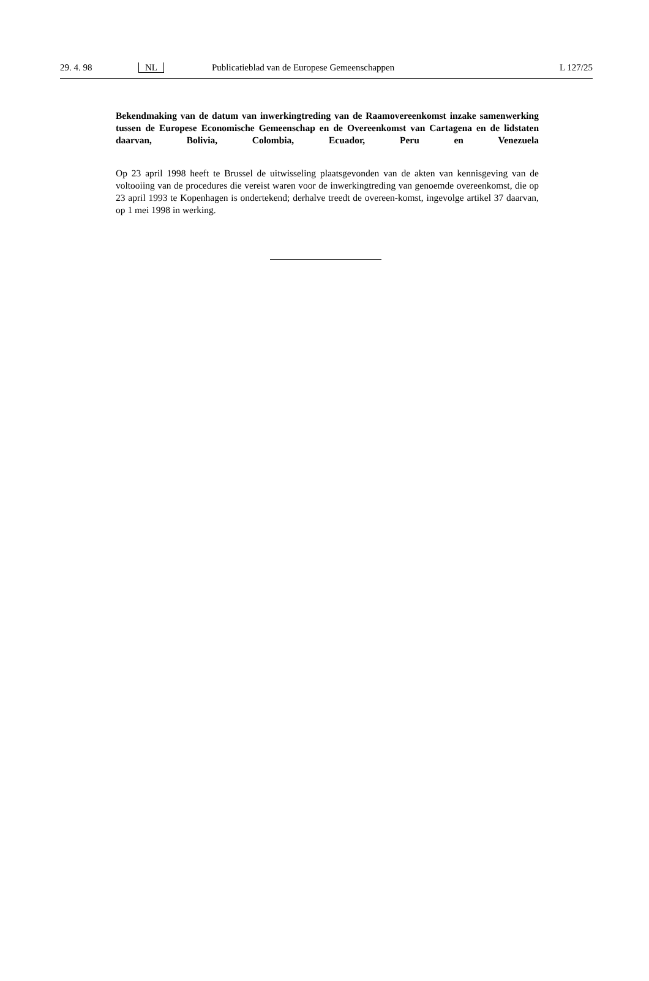29. 4. 98
NL
Publicatieblad van de Europese Gemeenschappen
L 127/25
Bekendmaking van de datum van inwerkingtreding van de Raamovereenkomst inzake samenwerking tussen de Europese Economische Gemeenschap en de Overeenkomst van Cartagena en de lidstaten daarvan, Bolivia, Colombia, Ecuador, Peru en Venezuela
Op 23 april 1998 heeft te Brussel de uitwisseling plaatsgevonden van de akten van kennisgeving van de voltooiing van de procedures die vereist waren voor de inwerkingtreding van genoemde overeenkomst, die op 23 april 1993 te Kopenhagen is ondertekend; derhalve treedt de overeen-komst, ingevolge artikel 37 daarvan, op 1 mei 1998 in werking.